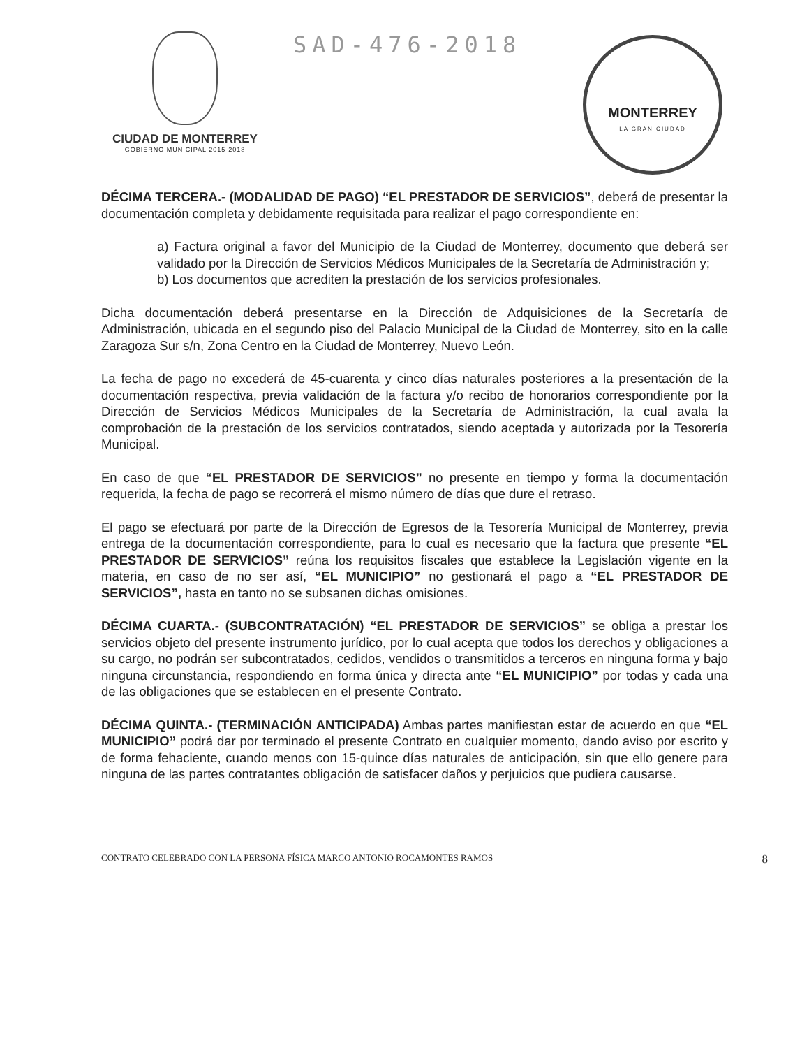CIUDAD DE MONTERREY
GOBIERNO MUNICIPAL 2015-2018
SAD-476-2018
MONTERREY
LA GRAN CIUDAD
DÉCIMA TERCERA.- (MODALIDAD DE PAGO) “EL PRESTADOR DE SERVICIOS”, deberá de presentar la documentación completa y debidamente requisitada para realizar el pago correspondiente en:
a) Factura original a favor del Municipio de la Ciudad de Monterrey, documento que deberá ser validado por la Dirección de Servicios Médicos Municipales de la Secretaría de Administración y;
b) Los documentos que acrediten la prestación de los servicios profesionales.
Dicha documentación deberá presentarse en la Dirección de Adquisiciones de la Secretaría de Administración, ubicada en el segundo piso del Palacio Municipal de la Ciudad de Monterrey, sito en la calle Zaragoza Sur s/n, Zona Centro en la Ciudad de Monterrey, Nuevo León.
La fecha de pago no excederá de 45-cuarenta y cinco días naturales posteriores a la presentación de la documentación respectiva, previa validación de la factura y/o recibo de honorarios correspondiente por la Dirección de Servicios Médicos Municipales de la Secretaría de Administración, la cual avala la comprobación de la prestación de los servicios contratados, siendo aceptada y autorizada por la Tesorería Municipal.
En caso de que “EL PRESTADOR DE SERVICIOS” no presente en tiempo y forma la documentación requerida, la fecha de pago se recorrerá el mismo número de días que dure el retraso.
El pago se efectuará por parte de la Dirección de Egresos de la Tesorería Municipal de Monterrey, previa entrega de la documentación correspondiente, para lo cual es necesario que la factura que presente “EL PRESTADOR DE SERVICIOS” reúna los requisitos fiscales que establece la Legislación vigente en la materia, en caso de no ser así, “EL MUNICIPIO” no gestionará el pago a “EL PRESTADOR DE SERVICIOS”, hasta en tanto no se subsanen dichas omisiones.
DÉCIMA CUARTA.- (SUBCONTRATACIÓN) “EL PRESTADOR DE SERVICIOS” se obliga a prestar los servicios objeto del presente instrumento jurídico, por lo cual acepta que todos los derechos y obligaciones a su cargo, no podrán ser subcontratados, cedidos, vendidos o transmitidos a terceros en ninguna forma y bajo ninguna circunstancia, respondiendo en forma única y directa ante “EL MUNICIPIO” por todas y cada una de las obligaciones que se establecen en el presente Contrato.
DÉCIMA QUINTA.- (TERMINACIÓN ANTICIPADA) Ambas partes manifiestan estar de acuerdo en que “EL MUNICIPIO” podrá dar por terminado el presente Contrato en cualquier momento, dando aviso por escrito y de forma fehaciente, cuando menos con 15-quince días naturales de anticipación, sin que ello genere para ninguna de las partes contratantes obligación de satisfacer daños y perjuicios que pudiera causarse.
CONTRATO CELEBRADO CON LA PERSONA FÍSICA MARCO ANTONIO ROCAMONTES RAMOS 8